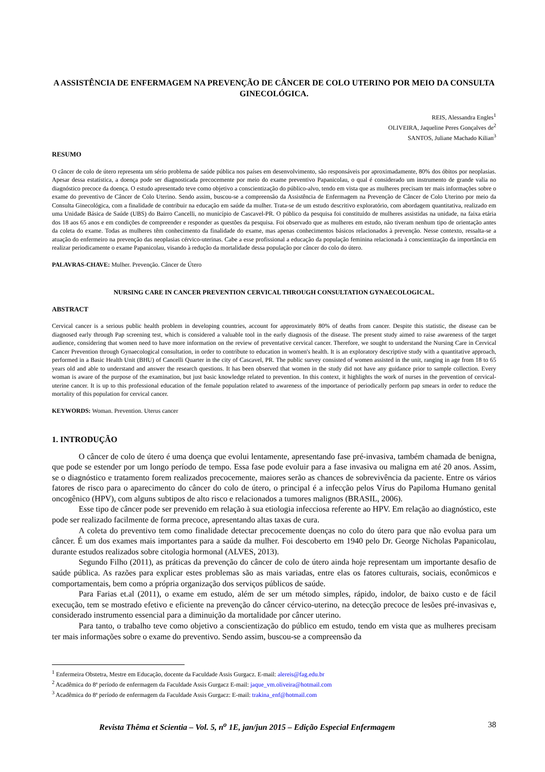A ASSISTÊNCIA DE ENFERMAGEM NA PREVENÇÃO DE CÂNCER DE COLO UTERINO POR MEIO DA CONSULTA GINECOLÓGICA.
REIS, Alessandra Engles<sup>1</sup>
OLIVEIRA, Jaqueline Peres Gonçalves de<sup>2</sup>
SANTOS, Juliane Machado Kilian<sup>3</sup>
RESUMO
O câncer de colo de útero representa um sério problema de saúde pública nos países em desenvolvimento, são responsáveis por aproximadamente, 80% dos óbitos por neoplasias. Apesar dessa estatística, a doença pode ser diagnosticada precocemente por meio do exame preventivo Papanicolau, o qual é considerado um instrumento de grande valia no diagnóstico precoce da doença. O estudo apresentado teve como objetivo a conscientização do público-alvo, tendo em vista que as mulheres precisam ter mais informações sobre o exame do preventivo de Câncer de Colo Uterino. Sendo assim, buscou-se a compreensão da Assistência de Enfermagem na Prevenção de Câncer de Colo Uterino por meio da Consulta Ginecológica, com a finalidade de contribuir na educação em saúde da mulher. Trata-se de um estudo descritivo exploratório, com abordagem quantitativa, realizado em uma Unidade Básica de Saúde (UBS) do Bairro Cancelli, no município de Cascavel-PR. O público da pesquisa foi constituído de mulheres assistidas na unidade, na faixa etária dos 18 aos 65 anos e em condições de compreender e responder as questões da pesquisa. Foi observado que as mulheres em estudo, não tiveram nenhum tipo de orientação antes da coleta do exame. Todas as mulheres têm conhecimento da finalidade do exame, mas apenas conhecimentos básicos relacionados à prevenção. Nesse contexto, ressalta-se a atuação do enfermeiro na prevenção das neoplasias cérvico-uterinas. Cabe a esse profissional a educação da população feminina relacionada à conscientização da importância em realizar periodicamente o exame Papanicolau, visando à redução da mortalidade dessa população por câncer do colo do útero.
PALAVRAS-CHAVE: Mulher. Prevenção. Câncer de Útero
NURSING CARE IN CANCER PREVENTION CERVICAL THROUGH CONSULTATION GYNAECOLOGICAL.
ABSTRACT
Cervical cancer is a serious public health problem in developing countries, account for approximately 80% of deaths from cancer. Despite this statistic, the disease can be diagnosed early through Pap screening test, which is considered a valuable tool in the early diagnosis of the disease. The present study aimed to raise awareness of the target audience, considering that women need to have more information on the review of preventative cervical cancer. Therefore, we sought to understand the Nursing Care in Cervical Cancer Prevention through Gynaecological consultation, in order to contribute to education in women's health. It is an exploratory descriptive study with a quantitative approach, performed in a Basic Health Unit (BHU) of Cancelli Quarter in the city of Cascavel, PR. The public survey consisted of women assisted in the unit, ranging in age from 18 to 65 years old and able to understand and answer the research questions. It has been observed that women in the study did not have any guidance prior to sample collection. Every woman is aware of the purpose of the examination, but just basic knowledge related to prevention. In this context, it highlights the work of nurses in the prevention of cervical-uterine cancer. It is up to this professional education of the female population related to awareness of the importance of periodically perform pap smears in order to reduce the mortality of this population for cervical cancer.
KEYWORDS: Woman. Prevention. Uterus cancer
1. INTRODUÇÃO
O câncer de colo de útero é uma doença que evolui lentamente, apresentando fase pré-invasiva, também chamada de benigna, que pode se estender por um longo período de tempo. Essa fase pode evoluir para a fase invasiva ou maligna em até 20 anos. Assim, se o diagnóstico e tratamento forem realizados precocemente, maiores serão as chances de sobrevivência da paciente. Entre os vários fatores de risco para o aparecimento do câncer do colo de útero, o principal é a infecção pelos Vírus do Papiloma Humano genital oncogênico (HPV), com alguns subtipos de alto risco e relacionados a tumores malignos (BRASIL, 2006).
Esse tipo de câncer pode ser prevenido em relação à sua etiologia infecciosa referente ao HPV. Em relação ao diagnóstico, este pode ser realizado facilmente de forma precoce, apresentando altas taxas de cura.
A coleta do preventivo tem como finalidade detectar precocemente doenças no colo do útero para que não evolua para um câncer. É um dos exames mais importantes para a saúde da mulher. Foi descoberto em 1940 pelo Dr. George Nicholas Papanicolau, durante estudos realizados sobre citologia hormonal (ALVES, 2013).
Segundo Filho (2011), as práticas da prevenção do câncer de colo de útero ainda hoje representam um importante desafio de saúde pública. As razões para explicar estes problemas são as mais variadas, entre elas os fatores culturais, sociais, econômicos e comportamentais, bem como a própria organização dos serviços públicos de saúde.
Para Farias et.al (2011), o exame em estudo, além de ser um método simples, rápido, indolor, de baixo custo e de fácil execução, tem se mostrado efetivo e eficiente na prevenção do câncer cérvico-uterino, na detecção precoce de lesões pré-invasivas e, considerado instrumento essencial para a diminuição da mortalidade por câncer uterino.
Para tanto, o trabalho teve como objetivo a conscientização do público em estudo, tendo em vista que as mulheres precisam ter mais informações sobre o exame do preventivo. Sendo assim, buscou-se a compreensão da
<sup>1</sup> Enfermeira Obstetra, Mestre em Educação, docente da Faculdade Assis Gurgacz. E-mail: alereis@fag.edu.br
<sup>2</sup> Acadêmica do 8ª período de enfermagem da Faculdade Assis Gurgacz E-mail: jaque_vm.oliveira@hotmail.com
<sup>3</sup> Acadêmica do 8ª período de enfermagem da Faculdade Assis Gurgacz: E-mail: trakina_enf@hotmail.com
Revista Thêma et Scientia – Vol. 5, n<sup>o</sup> 1E, jan/jun 2015 – Edição Especial Enfermagem 38